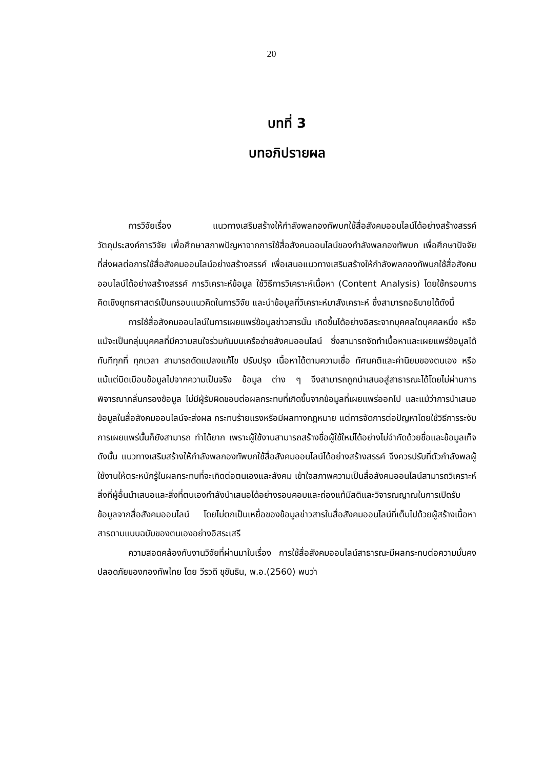20
บทที่ 3
บทอภิปรายผล
การวิจัยเรื่อง แนวทางเสริมสร้างให้กำลังพลกองทัพบกใช้สื่อสังคมออนไลน์ได้อย่างสร้างสรรค์ วัตถุประสงค์การวิจัย เพื่อศึกษาสภาพปัญหาจากการใช้สื่อสังคมออนไลน์ของกำลังพลกองทัพบก เพื่อศึกษาปัจจัยที่ส่งผลต่อการใช้สื่อสังคมออนไลน์อย่างสร้างสรรค์ เพื่อเสนอแนวทางเสริมสร้างให้กำลังพลกองทัพบกใช้สื่อสังคมออนไลน์ได้อย่างสร้างสรรค์ การวิเคราะห์ข้อมูล ใช้วิธีการวิเคราะห์เนื้อหา (Content Analysis) โดยใช้กรอบการคิดเชิงยุทธศาสตร์เป็นกรอบแนวคิดในการวิจัย และนำข้อมูลที่วิเคราะห์มาสังเคราะห์ ซึ่งสามารถอธิบายได้ดังนี้
การใช้สื่อสังคมออนไลน์ในการเผยแพร่ข้อมูลข่าวสารนั้น เกิดขึ้นได้อย่างอิสระจากบุคคลใดบุคคลหนึ่ง หรือแม้จะเป็นกลุ่มบุคคลที่มีความสนใจร่วมกันบนเครือข่ายสังคมออนไลน์ ซึ่งสามารถจัดทำเนื้อหาและเผยแพร่ข้อมูลได้ทันทีทุกที่ ทุกเวลา สามารถดัดแปลงแก้ไข ปรับปรุง เนื้อหาได้ตามความเชื่อ ทัศนคติและค่านิยมของตนเอง หรือแม้แต่บิดเบือนข้อมูลไปจากความเป็นจริง ข้อมูล ต่าง ๆ จึงสามารถถูกนำเสนอสู่สาธารณะได้โดยไม่ผ่านการพิจารณากลั่นกรองข้อมูล ไม่มีผู้รับผิดชอบต่อผลกระทบที่เกิดขึ้นจากข้อมูลที่เผยแพร่ออกไป และแม้ว่าการนำเสนอข้อมูลในสื่อสังคมออนไลน์จะส่งผล กระทบร้ายแรงหรือมีผลทางกฎหมาย แต่การจัดการต่อปัญหาโดยใช้วิธีการระงับการเผยแพร่นั้นก็ยังสามารถ ทำได้ยาก เพราะผู้ใช้งานสามารถสร้างชื่อผู้ใช้ใหม่ได้อย่างไม่จำกัดด้วยชื่อและข้อมูลเท็จ ดังนั้น แนวทางเสริมสร้างให้กำลังพลกองทัพบกใช้สื่อสังคมออนไลน์ได้อย่างสร้างสรรค์ จึงควรปรับที่ตัวกำลังพลผู้ใช้งานให้ตระหนักรู้ในผลกระทบที่จะเกิดต่อตนเองและสังคม เข้าใจสภาพความเป็นสื่อสังคมออนไลน์สามารถวิเคราะห์สิ่งที่ผู้อื่นนำเสนอและสิ่งที่ตนเองกำลังนำเสนอได้อย่างรอบคอบและถ่องแท้มีสติและวิจารณญาณในการเปิดรับข้อมูลจากสื่อสังคมออนไลน์ โดยไม่ตกเป็นเหยื่อของข้อมูลข่าวสารในสื่อสังคมออนไลน์ที่เต็มไปด้วยผู้สร้างเนื้อหาสารตามแบบฉบับของตนเองอย่างอิสระเสรี
ความสอดคล้องกับงานวิจัยที่ผ่านมาในเรื่อง การใช้สื่อสังคมออนไลน์สาธารณะมีผลกระทบต่อความมั่นคงปลอดภัยของกองทัพไทย โดย วีรวดี ขุขันธิน, พ.อ.(2560) พบว่า